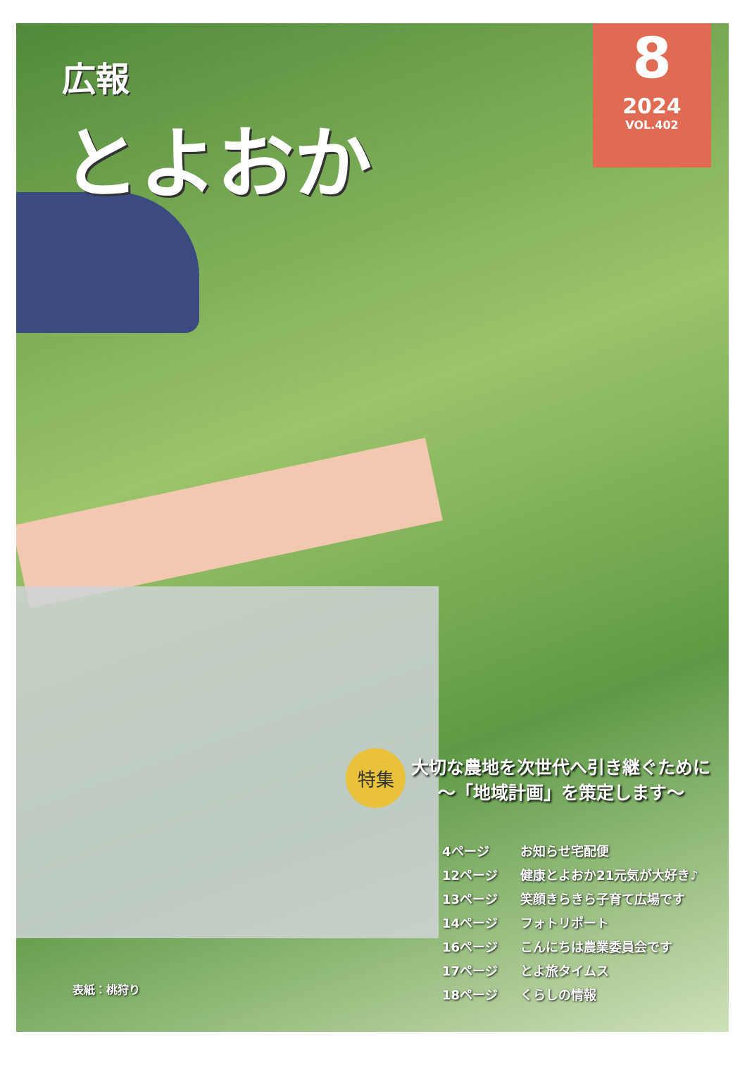広報
とよおか
8
2024
VOL.402
特集
大切な農地を次世代へ引き継ぐために
～「地域計画」を策定します～
4ページ お知らせ宅配便
12ページ 健康とよおか21元気が大好き♪
13ページ 笑顔きらきら子育て広場です
14ページ フォトリポート
16ページ こんにちは農業委員会です
17ページ とよ旅タイムス
18ページ くらしの情報
表紙：桃狩り